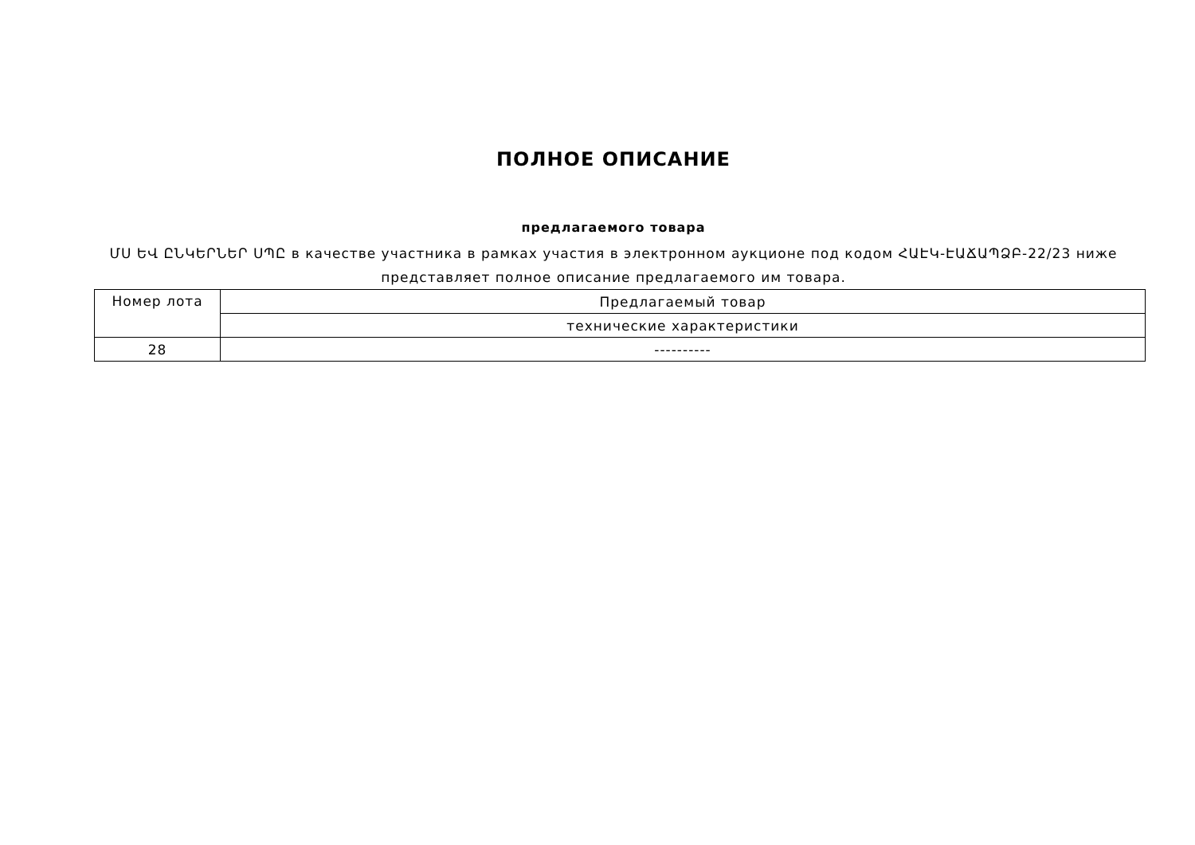ПОЛНОЕ ОПИСАНИЕ
предлагаемого товара
ՄՍ ԵՎ ԸՆԿԵՐՆԵՐ ՍՊԸ в качестве участника в рамках участия в электронном аукционе под кодом ՀԱԷԿ-ԷԱՃԱՊՁԲ-22/23 ниже представляет полное описание предлагаемого им товара.
| Номер лота | Предлагаемый товар |
| | технические характеристики |
| 28 | ---------- |